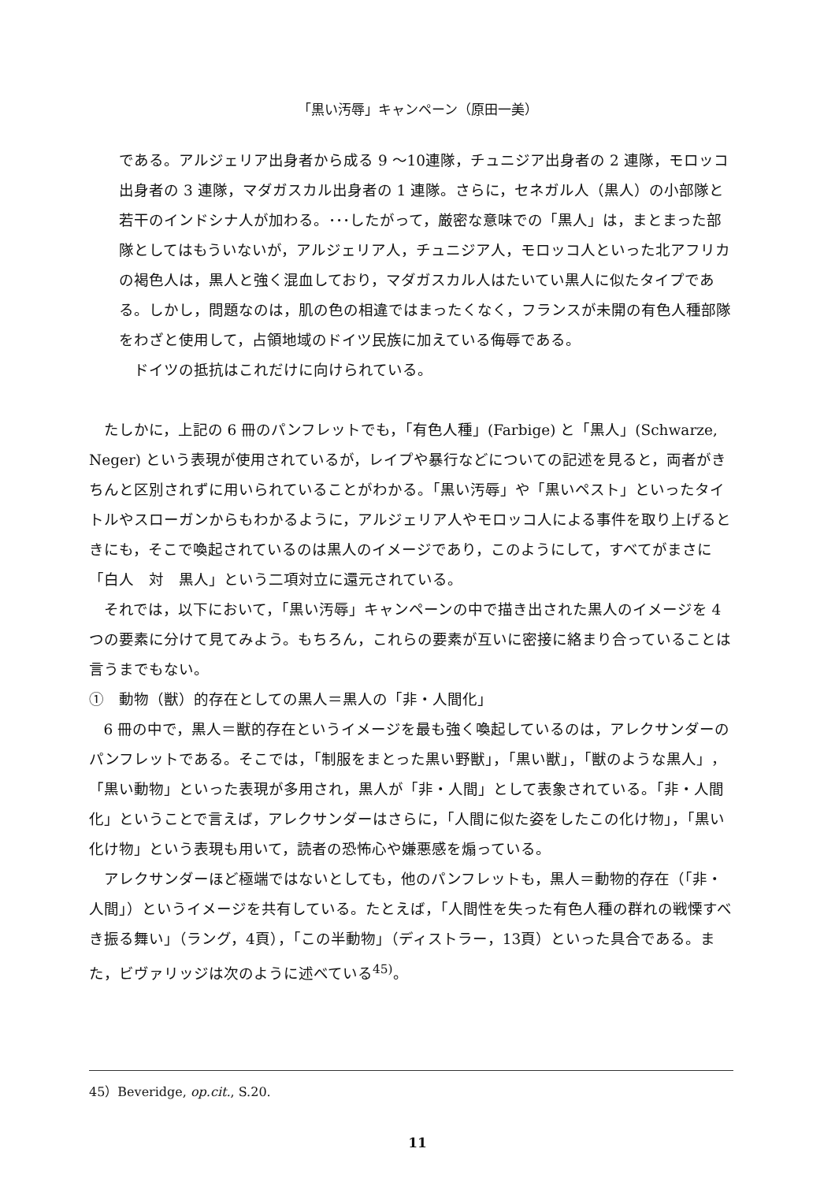「黒い汚辱」キャンペーン（原田一美）
である。アルジェリア出身者から成る 9 ～10連隊，チュニジア出身者の 2 連隊，モロッコ出身者の 3 連隊，マダガスカル出身者の 1 連隊。さらに，セネガル人（黒人）の小部隊と若干のインドシナ人が加わる。･･･したがって，厳密な意味での「黒人」は，まとまった部隊としてはもういないが，アルジェリア人，チュニジア人，モロッコ人といった北アフリカの褐色人は，黒人と強く混血しており，マダガスカル人はたいてい黒人に似たタイプである。しかし，問題なのは，肌の色の相違ではまったくなく，フランスが未開の有色人種部隊をわざと使用して，占領地域のドイツ民族に加えている侮辱である。
ドイツの抵抗はこれだけに向けられている。
たしかに，上記の 6 冊のパンフレットでも，「有色人種」(Farbige) と「黒人」(Schwarze, Neger) という表現が使用されているが，レイプや暴行などについての記述を見ると，両者がきちんと区別されずに用いられていることがわかる。「黒い汚辱」や「黒いペスト」といったタイトルやスローガンからもわかるように，アルジェリア人やモロッコ人による事件を取り上げるときにも，そこで喚起されているのは黒人のイメージであり，このようにして，すべてがまさに「白人　対　黒人」という二項対立に還元されている。
それでは，以下において，「黒い汚辱」キャンペーンの中で描き出された黒人のイメージを 4 つの要素に分けて見てみよう。もちろん，これらの要素が互いに密接に絡まり合っていることは言うまでもない。
①　動物（獣）的存在としての黒人＝黒人の「非・人間化」
6 冊の中で，黒人＝獣的存在というイメージを最も強く喚起しているのは，アレクサンダーのパンフレットである。そこでは，「制服をまとった黒い野獣」，「黒い獣」，「獣のような黒人」，「黒い動物」といった表現が多用され，黒人が「非・人間」として表象されている。「非・人間化」ということで言えば，アレクサンダーはさらに，「人間に似た姿をしたこの化け物」，「黒い化け物」という表現も用いて，読者の恐怖心や嫌悪感を煽っている。
アレクサンダーほど極端ではないとしても，他のパンフレットも，黒人＝動物的存在（「非・人間」）というイメージを共有している。たとえば，「人間性を失った有色人種の群れの戦慄すべき振る舞い」（ラング，4頁），「この半動物」（ディストラー，13頁）といった具合である。また，ビヴァリッジは次のように述べている<sup>45)</sup>。
45）Beveridge, op.cit., S.20.
11